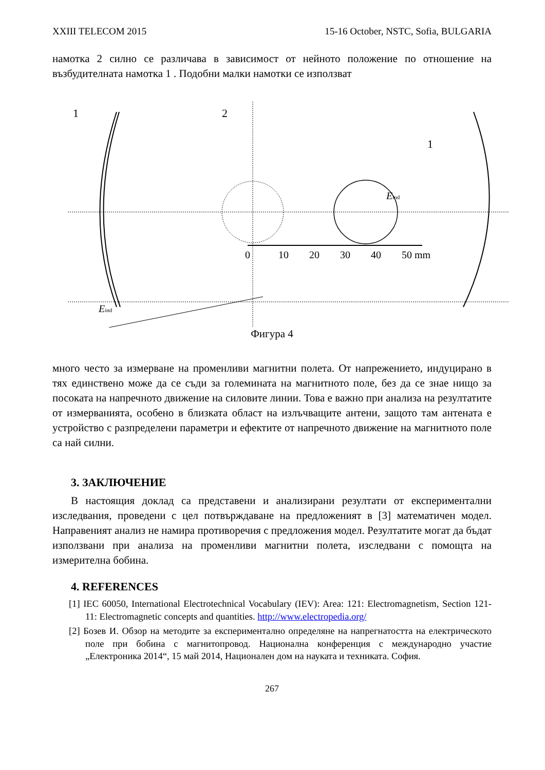XXIII TELECOM 2015 15-16 October, NSTC, Sofia, BULGARIA
намотка 2 силно се различава в зависимост от нейното положение по отношение на възбудителната намотка 1 . Подобни малки намотки се използват
1
2
1
0
10
20
30
40
50 mm
Eind
Eind
Фигура 4
много често за измерване на променливи магнитни полета. От напрежението, индуцирано в тях единствено може да се съди за големината на магнитното поле, без да се знае нищо за посоката на напречното движение на силовите линии. Това е важно при анализа на резултатите от измерванията, особено в близката област на излъчващите антени, защото там антената е устройство с разпределени параметри и ефектите от напречното движение на магнитното поле са най силни.
3. ЗАКЛЮЧЕНИЕ
В настоящия доклад са представени и анализирани резултати от експериментални изследвания, проведени с цел потвърждаване на предложеният в [3] математичен модел. Направеният анализ не намира противоречия с предложения модел. Резултатите могат да бъдат използвани при анализа на променливи магнитни полета, изследвани с помощта на измерителна бобина.
4. REFERENCES
[1] IEC 60050, International Electrotechnical Vocabulary (IEV): Area: 121: Electromagnetism, Section 121-11: Electromagnetic concepts and quantities. http://www.electropedia.org/
[2] Бозев И. Обзор на методите за експериментално определяне на напрегнатостта на електрическото поле при бобина с магнитопровод. Национална конференция с международно участие „Електроника 2014“, 15 май 2014, Национален дом на науката и техниката. София.
267